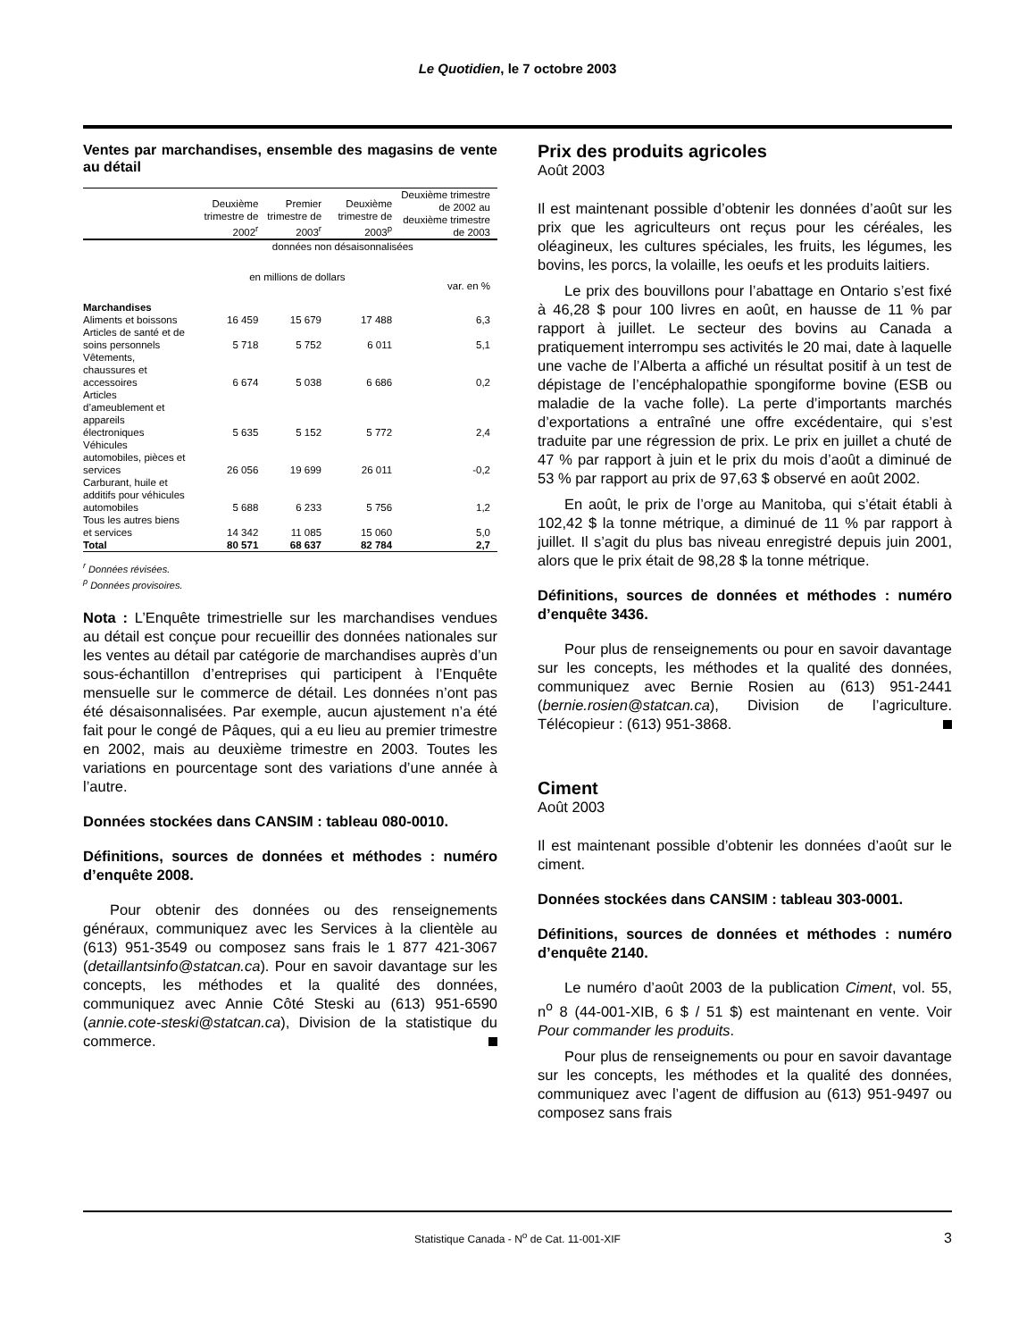Le Quotidien, le 7 octobre 2003
Ventes par marchandises, ensemble des magasins de vente au détail
| | Deuxième trimestre de 2002<sup>r</sup> | Premier trimestre de 2003<sup>r</sup> | Deuxième trimestre de 2003<sup>p</sup> | Deuxième trimestre de 2002 au deuxième trimestre de 2003 |
| --- | --- | --- | --- | --- |
| | données non désaisonnalisées | | | |
| | en millions de dollars | | | var. en % |
| Marchandises | | | | |
| Aliments et boissons | 16 459 | 15 679 | 17 488 | 6,3 |
| Articles de santé et de soins personnels | 5 718 | 5 752 | 6 011 | 5,1 |
| Vêtements, chaussures et accessoires | 6 674 | 5 038 | 6 686 | 0,2 |
| Articles d’ameublement et appareils électroniques | 5 635 | 5 152 | 5 772 | 2,4 |
| Véhicules automobiles, pièces et services | 26 056 | 19 699 | 26 011 | -0,2 |
| Carburant, huile et additifs pour véhicules automobiles | 5 688 | 6 233 | 5 756 | 1,2 |
| Tous les autres biens et services | 14 342 | 11 085 | 15 060 | 5,0 |
| Total | 80 571 | 68 637 | 82 784 | 2,7 |
<sup>r</sup> Données révisées.
<sup>p</sup> Données provisoires.
Nota : L’Enquête trimestrielle sur les marchandises vendues au détail est conçue pour recueillir des données nationales sur les ventes au détail par catégorie de marchandises auprès d’un sous-échantillon d’entreprises qui participent à l’Enquête mensuelle sur le commerce de détail. Les données n’ont pas été désaisonnalisées. Par exemple, aucun ajustement n’a été fait pour le congé de Pâques, qui a eu lieu au premier trimestre en 2002, mais au deuxième trimestre en 2003. Toutes les variations en pourcentage sont des variations d’une année à l’autre.
Données stockées dans CANSIM : tableau 080-0010.
Définitions, sources de données et méthodes : numéro d’enquête 2008.
Pour obtenir des données ou des renseignements généraux, communiquez avec les Services à la clientèle au (613) 951-3549 ou composez sans frais le 1 877 421-3067 (detaillantsinfo@statcan.ca). Pour en savoir davantage sur les concepts, les méthodes et la qualité des données, communiquez avec Annie Côté Steski au (613) 951-6590 (annie.cote-steski@statcan.ca), Division de la statistique du commerce.
Prix des produits agricoles
Août 2003
Il est maintenant possible d’obtenir les données d’août sur les prix que les agriculteurs ont reçus pour les céréales, les oléagineux, les cultures spéciales, les fruits, les légumes, les bovins, les porcs, la volaille, les oeufs et les produits laitiers.
Le prix des bouvillons pour l’abattage en Ontario s’est fixé à 46,28 $ pour 100 livres en août, en hausse de 11 % par rapport à juillet. Le secteur des bovins au Canada a pratiquement interrompu ses activités le 20 mai, date à laquelle une vache de l’Alberta a affiché un résultat positif à un test de dépistage de l’encéphalopathie spongiforme bovine (ESB ou maladie de la vache folle). La perte d’importants marchés d’exportations a entraîné une offre excédentaire, qui s’est traduite par une régression de prix. Le prix en juillet a chuté de 47 % par rapport à juin et le prix du mois d’août a diminué de 53 % par rapport au prix de 97,63 $ observé en août 2002.
En août, le prix de l’orge au Manitoba, qui s’était établi à 102,42 $ la tonne métrique, a diminué de 11 % par rapport à juillet. Il s’agit du plus bas niveau enregistré depuis juin 2001, alors que le prix était de 98,28 $ la tonne métrique.
Définitions, sources de données et méthodes : numéro d’enquête 3436.
Pour plus de renseignements ou pour en savoir davantage sur les concepts, les méthodes et la qualité des données, communiquez avec Bernie Rosien au (613) 951-2441 (bernie.rosien@statcan.ca), Division de l’agriculture. Télécopieur : (613) 951-3868.
Ciment
Août 2003
Il est maintenant possible d’obtenir les données d’août sur le ciment.
Données stockées dans CANSIM : tableau 303-0001.
Définitions, sources de données et méthodes : numéro d’enquête 2140.
Le numéro d’août 2003 de la publication Ciment, vol. 55, n<sup>o</sup> 8 (44-001-XIB, 6 $ / 51 $) est maintenant en vente. Voir Pour commander les produits.
Pour plus de renseignements ou pour en savoir davantage sur les concepts, les méthodes et la qualité des données, communiquez avec l’agent de diffusion au (613) 951-9497 ou composez sans frais
Statistique Canada - N<sup>o</sup> de Cat. 11-001-XIF 3